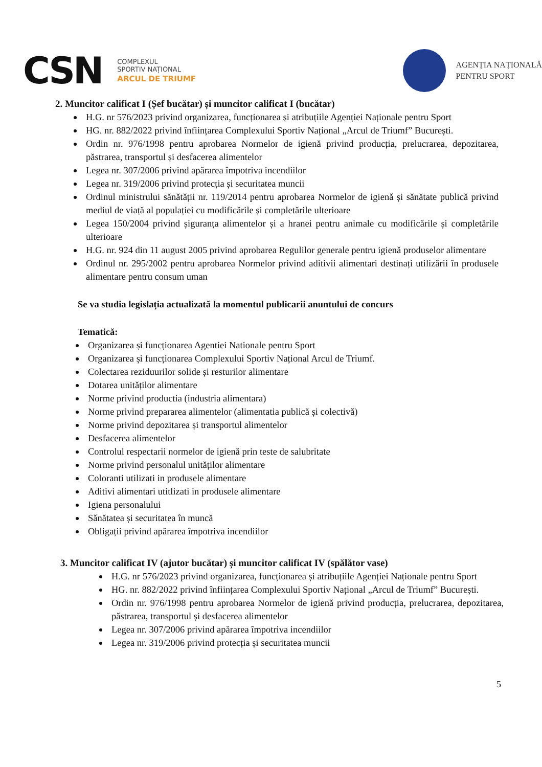CSN
COMPLEXUL
SPORTIV NAȚIONAL
ARCUL DE TRIUMF
AGENȚIA NAȚIONALĂ
PENTRU SPORT
2. Muncitor calificat I (Șef bucătar) și muncitor calificat I (bucătar)
H.G. nr 576/2023 privind organizarea, funcționarea și atribuțiile Agenției Naționale pentru Sport
HG. nr. 882/2022 privind înființarea Complexului Sportiv Național „Arcul de Triumf” București.
Ordin nr. 976/1998 pentru aprobarea Normelor de igienă privind producția, prelucrarea, depozitarea, păstrarea, transportul și desfacerea alimentelor
Legea nr. 307/2006 privind apărarea împotriva incendiilor
Legea nr. 319/2006 privind protecția și securitatea muncii
Ordinul ministrului sănătății nr. 119/2014 pentru aprobarea Normelor de igienă și sănătate publică privind mediul de viață al populației cu modificările și completările ulterioare
Legea 150/2004 privind șiguranța alimentelor și a hranei pentru animale cu modificările și completările ulterioare
H.G. nr. 924 din 11 august 2005 privind aprobarea Regulilor generale pentru igienă produselor alimentare
Ordinul nr. 295/2002 pentru aprobarea Normelor privind aditivii alimentari destinați utilizării în produsele alimentare pentru consum uman
Se va studia legislația actualizată la momentul publicarii anuntului de concurs
Tematică:
Organizarea și funcționarea Agentiei Nationale pentru Sport
Organizarea și funcționarea Complexului Sportiv Național Arcul de Triumf.
Colectarea reziduurilor solide și resturilor alimentare
Dotarea unităților alimentare
Norme privind productia (industria alimentara)
Norme privind prepararea alimentelor (alimentatia publică și colectivă)
Norme privind depozitarea și transportul alimentelor
Desfacerea alimentelor
Controlul respectarii normelor de igienă prin teste de salubritate
Norme privind personalul unităților alimentare
Coloranti utilizati in produsele alimentare
Aditivi alimentari utitlizati in produsele alimentare
Igiena personalului
Sănătatea și securitatea în muncă
Obligații privind apărarea împotriva incendiilor
3. Muncitor calificat IV (ajutor bucătar) și muncitor calificat IV (spălător vase)
H.G. nr 576/2023 privind organizarea, funcționarea și atribuțiile Agenției Naționale pentru Sport
HG. nr. 882/2022 privind înființarea Complexului Sportiv Național „Arcul de Triumf” București.
Ordin nr. 976/1998 pentru aprobarea Normelor de igienă privind producția, prelucrarea, depozitarea, păstrarea, transportul și desfacerea alimentelor
Legea nr. 307/2006 privind apărarea împotriva incendiilor
Legea nr. 319/2006 privind protecția și securitatea muncii
5